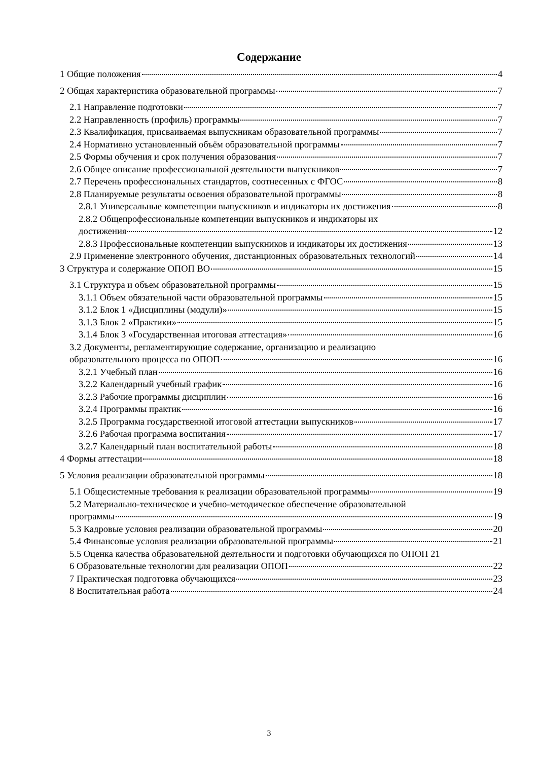Содержание
1 Общие положения 4
2 Общая характеристика образовательной программы 7
2.1 Направление подготовки 7
2.2 Направленность (профиль) программы 7
2.3 Квалификация, присваиваемая выпускникам образовательной программы 7
2.4 Нормативно установленный объём образовательной программы 7
2.5 Формы обучения и срок получения образования 7
2.6 Общее описание профессиональной деятельности выпускников 7
2.7 Перечень профессиональных стандартов, соотнесенных с ФГОС 8
2.8 Планируемые результаты освоения образовательной программы 8
2.8.1 Универсальные компетенции выпускников и индикаторы их достижения 8
2.8.2 Общепрофессиональные компетенции выпускников и индикаторы их
достижения 12
2.8.3 Профессиональные компетенции выпускников и индикаторы их достижения 13
2.9 Применение электронного обучения, дистанционных образовательных технологий 14
3 Структура и содержание ОПОП ВО 15
3.1 Структура и объем образовательной программы 15
3.1.1 Объем обязательной части образовательной программы 15
3.1.2 Блок 1 «Дисциплины (модули)» 15
3.1.3 Блок 2 «Практики» 15
3.1.4 Блок 3 «Государственная итоговая аттестация» 16
3.2 Документы, регламентирующие содержание, организацию и реализацию
образовательного процесса по ОПОП 16
3.2.1 Учебный план 16
3.2.2 Календарный учебный график 16
3.2.3 Рабочие программы дисциплин 16
3.2.4 Программы практик 16
3.2.5 Программа государственной итоговой аттестации выпускников 17
3.2.6 Рабочая программа воспитания 17
3.2.7 Календарный план воспитательной работы 18
4 Формы аттестации 18
5 Условия реализации образовательной программы 18
5.1 Общесистемные требования к реализации образовательной программы 19
5.2 Материально-техническое и учебно-методическое обеспечение образовательной
программы 19
5.3 Кадровые условия реализации образовательной программы 20
5.4 Финансовые условия реализации образовательной программы 21
5.5 Оценка качества образовательной деятельности и подготовки обучающихся по ОПОП 21
6 Образовательные технологии для реализации ОПОП 22
7 Практическая подготовка обучающихся 23
8 Воспитательная работа 24
3